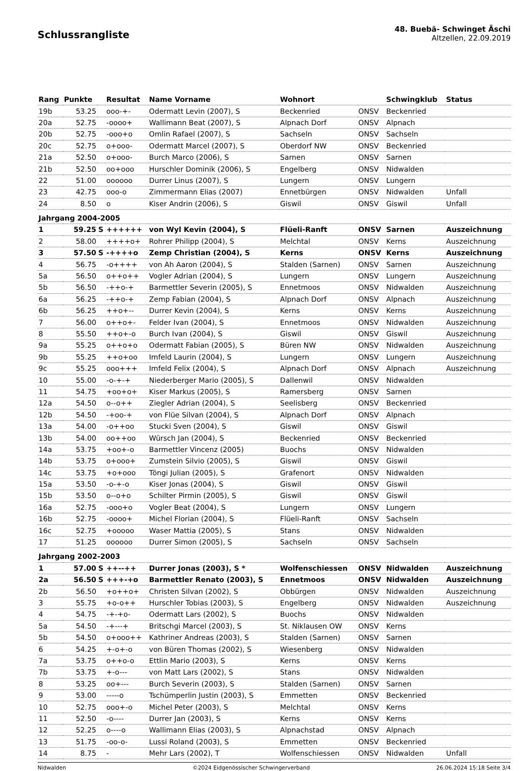Schlussrangliste
48. Buebä- Schwinget Äschi
Altzellen, 22.09.2019
| Rang | Punkte | | Resultat | Name Vorname | Wohnort | | Schwingklub | Status |
| --- | --- | --- | --- | --- | --- | --- | --- | --- |
| 19b | 53.25 | | ooo-+- | Odermatt Levin (2007), S | Beckenried | ONSV | Beckenried | |
| 20a | 52.75 | | -oooo+ | Wallimann Beat (2007), S | Alpnach Dorf | ONSV | Alpnach | |
| 20b | 52.75 | | -ooo+o | Omlin Rafael (2007), S | Sachseln | ONSV | Sachseln | |
| 20c | 52.75 | | o+ooo- | Odermatt Marcel (2007), S | Oberdorf NW | ONSV | Beckenried | |
| 21a | 52.50 | | o+ooo- | Burch Marco (2006), S | Sarnen | ONSV | Sarnen | |
| 21b | 52.50 | | oo+ooo | Hurschler Dominik (2006), S | Engelberg | ONSV | Nidwalden | |
| 22 | 51.00 | | oooooo | Durrer Linus (2007), S | Lungern | ONSV | Lungern | |
| 23 | 42.75 | | ooo-o | Zimmermann Elias (2007) | Ennetbürgen | ONSV | Nidwalden | Unfall |
| 24 | 8.50 | | o | Kiser Andrin (2006), S | Giswil | ONSV | Giswil | Unfall |
| Jahrgang 2004-2005 | | | | | | | | |
| 1 | 59.25 | S | ++++++ | von Wyl Kevin (2004), S | Flüeli-Ranft | ONSV | Sarnen | Auszeichnung |
| 2 | 58.00 | | ++++o+ | Rohrer Philipp (2004), S | Melchtal | ONSV | Kerns | Auszeichnung |
| 3 | 57.50 | S | -++++o | Zemp Christian (2004), S | Kerns | ONSV | Kerns | Auszeichnung |
| 4 | 56.75 | | -o++++ | von Ah Aaron (2004), S | Stalden (Sarnen) | ONSV | Sarnen | Auszeichnung |
| 5a | 56.50 | | o++o++ | Vogler Adrian (2004), S | Lungern | ONSV | Lungern | Auszeichnung |
| 5b | 56.50 | | -++o-+ | Barmettler Severin (2005), S | Ennetmoos | ONSV | Nidwalden | Auszeichnung |
| 6a | 56.25 | | -++o-+ | Zemp Fabian (2004), S | Alpnach Dorf | ONSV | Alpnach | Auszeichnung |
| 6b | 56.25 | | ++o+-- | Durrer Kevin (2004), S | Kerns | ONSV | Kerns | Auszeichnung |
| 7 | 56.00 | | o++o+- | Felder Ivan (2004), S | Ennetmoos | ONSV | Nidwalden | Auszeichnung |
| 8 | 55.50 | | ++o+-o | Burch Ivan (2004), S | Giswil | ONSV | Giswil | Auszeichnung |
| 9a | 55.25 | | o++o+o | Odermatt Fabian (2005), S | Büren NW | ONSV | Nidwalden | Auszeichnung |
| 9b | 55.25 | | ++o+oo | Imfeld Laurin (2004), S | Lungern | ONSV | Lungern | Auszeichnung |
| 9c | 55.25 | | ooo+++ | Imfeld Felix (2004), S | Alpnach Dorf | ONSV | Alpnach | Auszeichnung |
| 10 | 55.00 | | -o-+-+ | Niederberger Mario (2005), S | Dallenwil | ONSV | Nidwalden | |
| 11 | 54.75 | | +oo+o+ | Kiser Markus (2005), S | Ramersberg | ONSV | Sarnen | |
| 12a | 54.50 | | o--o++ | Ziegler Adrian (2004), S | Seelisberg | ONSV | Beckenried | |
| 12b | 54.50 | | -+oo-+ | von Flüe Silvan (2004), S | Alpnach Dorf | ONSV | Alpnach | |
| 13a | 54.00 | | -o++oo | Stucki Sven (2004), S | Giswil | ONSV | Giswil | |
| 13b | 54.00 | | oo++oo | Würsch Jan (2004), S | Beckenried | ONSV | Beckenried | |
| 14a | 53.75 | | +oo+-o | Barmettler Vincenz (2005) | Buochs | ONSV | Nidwalden | |
| 14b | 53.75 | | o+ooo+ | Zumstein Silvio (2005), S | Giswil | ONSV | Giswil | |
| 14c | 53.75 | | +o+ooo | Töngi Julian (2005), S | Grafenort | ONSV | Nidwalden | |
| 15a | 53.50 | | -o-+-o | Kiser Jonas (2004), S | Giswil | ONSV | Giswil | |
| 15b | 53.50 | | o--o+o | Schilter Pirmin (2005), S | Giswil | ONSV | Giswil | |
| 16a | 52.75 | | -ooo+o | Vogler Beat (2004), S | Lungern | ONSV | Lungern | |
| 16b | 52.75 | | -oooo+ | Michel Florian (2004), S | Flüeli-Ranft | ONSV | Sachseln | |
| 16c | 52.75 | | +ooooo | Waser Mattia (2005), S | Stans | ONSV | Nidwalden | |
| 17 | 51.25 | | oooooo | Durrer Simon (2005), S | Sachseln | ONSV | Sachseln | |
| Jahrgang 2002-2003 | | | | | | | | |
| 1 | 57.00 | S | ++--++ | Durrer Jonas (2003), S * | Wolfenschiessen | ONSV | Nidwalden | Auszeichnung |
| 2a | 56.50 | S | +++-+o | Barmettler Renato (2003), S | Ennetmoos | ONSV | Nidwalden | Auszeichnung |
| 2b | 56.50 | | +o++o+ | Christen Silvan (2002), S | Obbürgen | ONSV | Nidwalden | Auszeichnung |
| 3 | 55.75 | | +o-o++ | Hurschler Tobias (2003), S | Engelberg | ONSV | Nidwalden | Auszeichnung |
| 4 | 54.75 | | -+-+o- | Odermatt Lars (2002), S | Buochs | ONSV | Nidwalden | |
| 5a | 54.50 | | -+---+ | Britschgi Marcel (2003), S | St. Niklausen OW | ONSV | Kerns | |
| 5b | 54.50 | | o+ooo++ | Kathriner Andreas (2003), S | Stalden (Sarnen) | ONSV | Sarnen | |
| 6 | 54.25 | | +-o+-o | von Büren Thomas (2002), S | Wiesenberg | ONSV | Nidwalden | |
| 7a | 53.75 | | o++o-o | Ettlin Mario (2003), S | Kerns | ONSV | Kerns | |
| 7b | 53.75 | | +-o--- | von Matt Lars (2002), S | Stans | ONSV | Nidwalden | |
| 8 | 53.25 | | oo+--- | Burch Severin (2003), S | Stalden (Sarnen) | ONSV | Sarnen | |
| 9 | 53.00 | | -----o | Tschümperlin Justin (2003), S | Emmetten | ONSV | Beckenried | |
| 10 | 52.75 | | ooo+-o | Michel Peter (2003), S | Melchtal | ONSV | Kerns | |
| 11 | 52.50 | | -o---- | Durrer Jan (2003), S | Kerns | ONSV | Kerns | |
| 12 | 52.25 | | o----o | Wallimann Elias (2003), S | Alpnachstad | ONSV | Alpnach | |
| 13 | 51.75 | | -oo-o- | Lussi Roland (2003), S | Emmetten | ONSV | Beckenried | |
| 14 | 8.75 | | - | Mehr Lars (2002), T | Wolfenschiessen | ONSV | Nidwalden | Unfall |
Nidwalden ©2024 Eidgenössischer Schwingerverband 26.06.2024 15:18 Seite 3/4